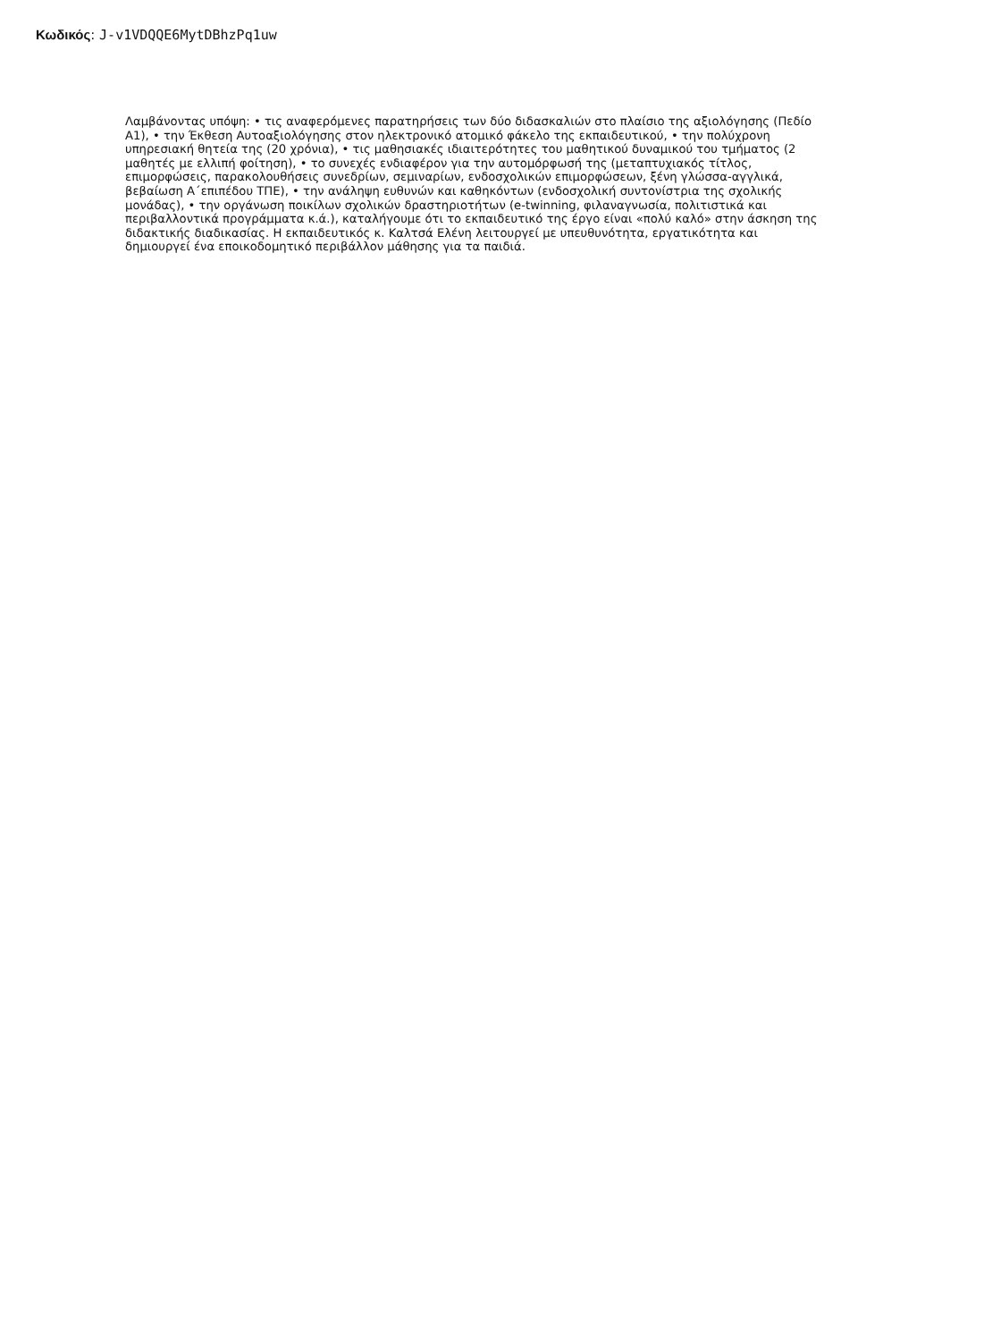Κωδικός: J-v1VDQQE6MytDBhzPq1uw
Λαμβάνοντας υπόψη: • τις αναφερόμενες παρατηρήσεις των δύο διδασκαλιών στο πλαίσιο της αξιολόγησης (Πεδίο Α1), • την Έκθεση Αυτοαξιολόγησης στον ηλεκτρονικό ατομικό φάκελο της εκπαιδευτικού, • την πολύχρονη υπηρεσιακή θητεία της (20 χρόνια), • τις μαθησιακές ιδιαιτερότητες του μαθητικού δυναμικού του τμήματος (2 μαθητές με ελλιπή φοίτηση), • το συνεχές ενδιαφέρον για την αυτομόρφωσή της (μεταπτυχιακός τίτλος, επιμορφώσεις, παρακολουθήσεις συνεδρίων, σεμιναρίων, ενδοσχολικών επιμορφώσεων, ξένη γλώσσα-αγγλικά, βεβαίωση Α΄επιπέδου ΤΠΕ), • την ανάληψη ευθυνών και καθηκόντων (ενδοσχολική συντονίστρια της σχολικής μονάδας), • την οργάνωση ποικίλων σχολικών δραστηριοτήτων (e-twinning, φιλαναγνωσία, πολιτιστικά και περιβαλλοντικά προγράμματα κ.ά.), καταλήγουμε ότι το εκπαιδευτικό της έργο είναι «πολύ καλό» στην άσκηση της διδακτικής διαδικασίας. Η εκπαιδευτικός κ. Καλτσά Ελένη λειτουργεί με υπευθυνότητα, εργατικότητα και δημιουργεί ένα εποικοδομητικό περιβάλλον μάθησης για τα παιδιά.